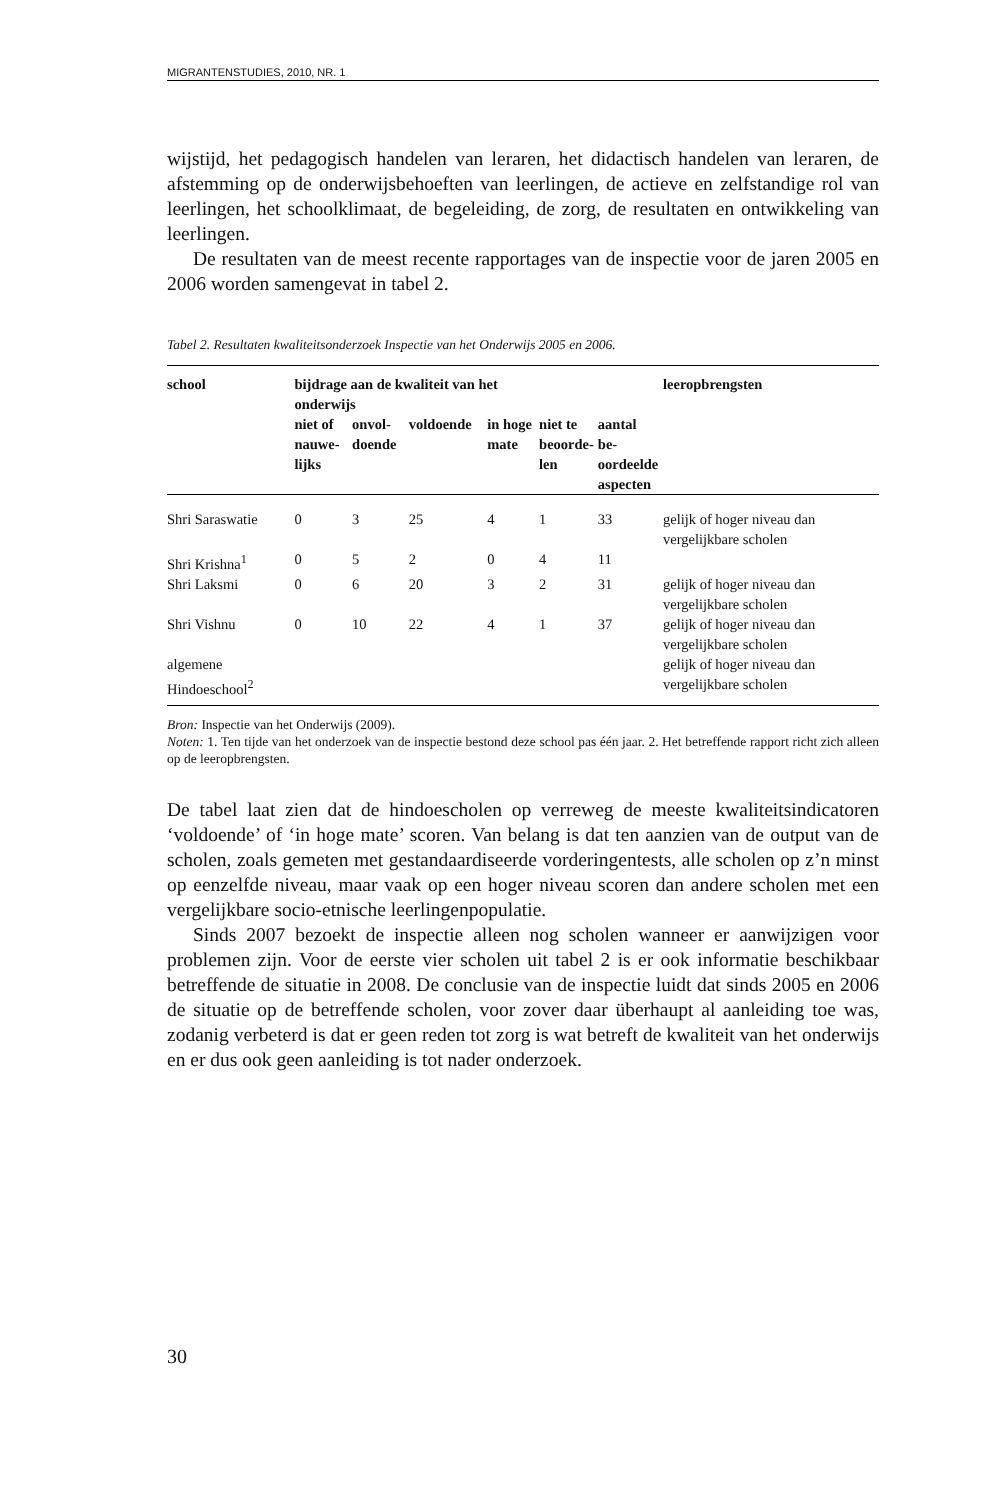MIGRANTENSTUDIES, 2010, NR. 1
wijstijd, het pedagogisch handelen van leraren, het didactisch handelen van leraren, de afstemming op de onderwijsbehoeften van leerlingen, de actieve en zelfstandige rol van leerlingen, het schoolklimaat, de begeleiding, de zorg, de resultaten en ontwikkeling van leerlingen.
De resultaten van de meest recente rapportages van de inspectie voor de jaren 2005 en 2006 worden samengevat in tabel 2.
Tabel 2. Resultaten kwaliteitsonderzoek Inspectie van het Onderwijs 2005 en 2006.
| school | bijdrage aan de kwaliteit van het onderwijs | | | | | | leeropbrengsten |
| --- | --- | --- | --- | --- | --- | --- | --- |
| | niet of nauwe- lijks | onvol- doende | voldoende | in hoge mate | niet te beoorde- len | aantal be- oordeelde aspecten | |
| Shri Saraswatie | 0 | 3 | 25 | 4 | 1 | 33 | gelijk of hoger niveau dan vergelijkbare scholen |
| Shri Krishna<sup>1</sup> | 0 | 5 | 2 | 0 | 4 | 11 | |
| Shri Laksmi | 0 | 6 | 20 | 3 | 2 | 31 | gelijk of hoger niveau dan vergelijkbare scholen |
| Shri Vishnu | 0 | 10 | 22 | 4 | 1 | 37 | gelijk of hoger niveau dan vergelijkbare scholen |
| algemene Hindoeschool<sup>2</sup> | | | | | | | gelijk of hoger niveau dan vergelijkbare scholen |
Bron: Inspectie van het Onderwijs (2009).
Noten: 1. Ten tijde van het onderzoek van de inspectie bestond deze school pas één jaar. 2. Het betreffende rapport richt zich alleen op de leeropbrengsten.
De tabel laat zien dat de hindoescholen op verreweg de meeste kwaliteitsindicatoren ‘voldoende’ of ‘in hoge mate’ scoren. Van belang is dat ten aanzien van de output van de scholen, zoals gemeten met gestandaardiseerde vorderingentests, alle scholen op z’n minst op eenzelfde niveau, maar vaak op een hoger niveau scoren dan andere scholen met een vergelijkbare socio-etnische leerlingenpopulatie.
Sinds 2007 bezoekt de inspectie alleen nog scholen wanneer er aanwijzigen voor problemen zijn. Voor de eerste vier scholen uit tabel 2 is er ook informatie beschikbaar betreffende de situatie in 2008. De conclusie van de inspectie luidt dat sinds 2005 en 2006 de situatie op de betreffende scholen, voor zover daar überhaupt al aanleiding toe was, zodanig verbeterd is dat er geen reden tot zorg is wat betreft de kwaliteit van het onderwijs en er dus ook geen aanleiding is tot nader onderzoek.
30